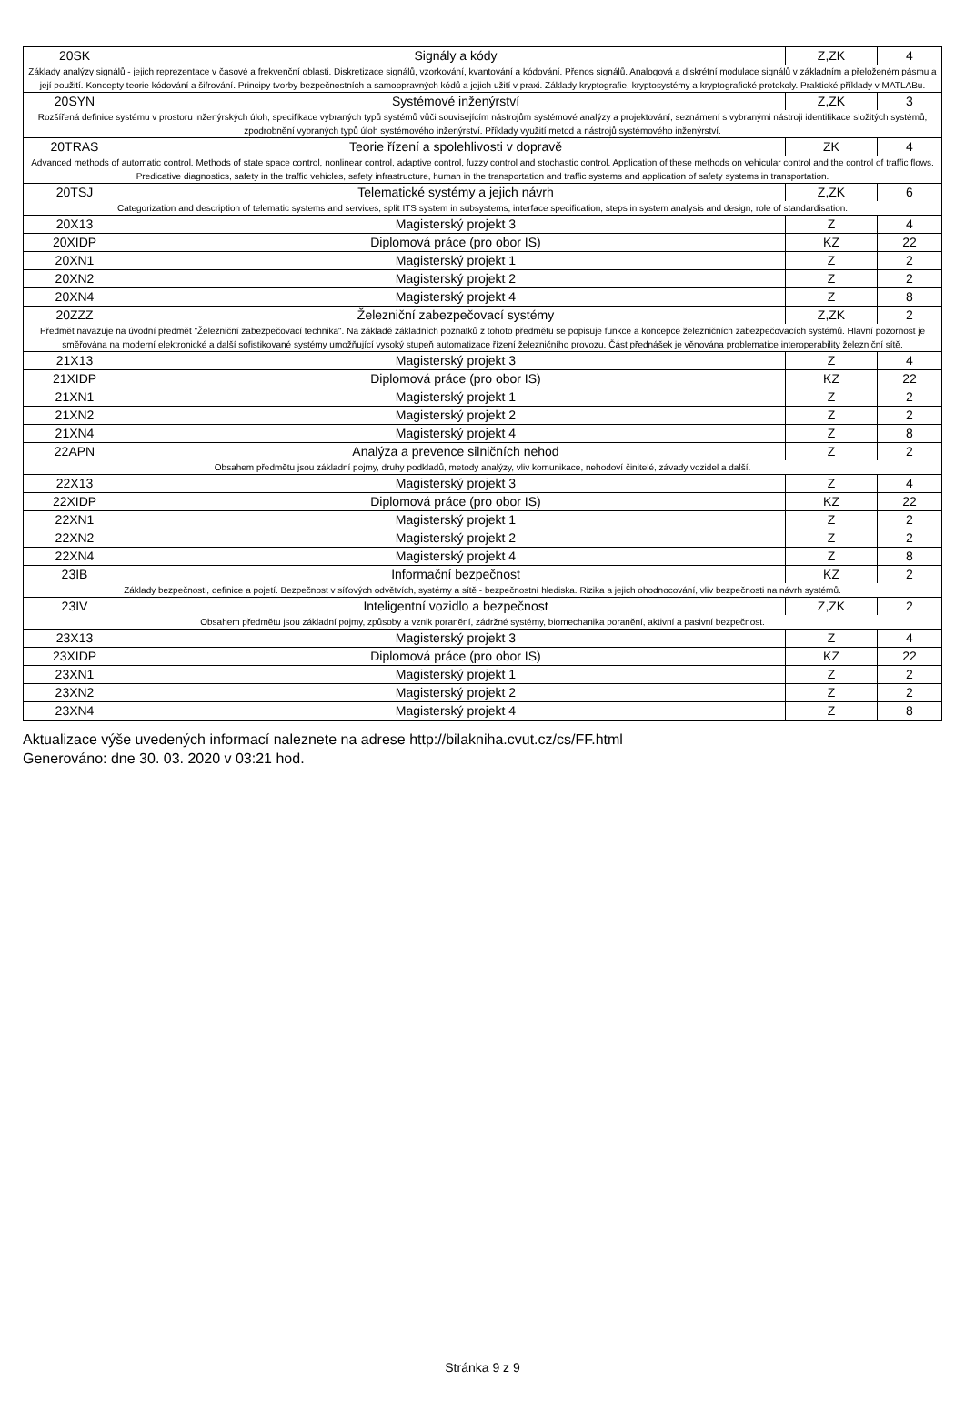| 20SK | Signály a kódy | Z,ZK | 4 |
| Základy analýzy signálů - jejich reprezentace v časové a frekvenční oblasti. Diskretizace signálů, vzorkování, kvantování a kódování. Přenos signálů. Analogová a diskrétní modulace signálů v základním a přeloženém pásmu a její použití. Koncepty teorie kódování a šifrování. Principy tvorby bezpečnostních a samoopravných kódů a jejich užití v praxi. Základy kryptografie, kryptosystémy a kryptografické protokoly. Praktické příklady v MATLABu. | | | |
| 20SYN | Systémové inženýrství | Z,ZK | 3 |
| Rozšířená definice systému v prostoru inženýrských úloh, specifikace vybraných typů systémů vůči souvisejícím nástrojům systémové analýzy a projektování, seznámení s vybranými nástroji identifikace složitých systémů, zpodrobnění vybraných typů úloh systémového inženýrství. Příklady využití metod a nástrojů systémového inženýrství. | | | |
| 20TRAS | Teorie řízení a spolehlivosti v dopravě | ZK | 4 |
| Advanced methods of automatic control. Methods of state space control, nonlinear control, adaptive control, fuzzy control and stochastic control. Application of these methods on vehicular control and the control of traffic flows. Predicative diagnostics, safety in the traffic vehicles, safety infrastructure, human in the transportation and traffic systems and application of safety systems in transportation. | | | |
| 20TSJ | Telematické systémy a jejich návrh | Z,ZK | 6 |
| Categorization and description of telematic systems and services, split ITS system in subsystems, interface specification, steps in system analysis and design, role of standardisation. | | | |
| 20X13 | Magisterský projekt 3 | Z | 4 |
| 20XIDP | Diplomová práce (pro obor IS) | KZ | 22 |
| 20XN1 | Magisterský projekt 1 | Z | 2 |
| 20XN2 | Magisterský projekt 2 | Z | 2 |
| 20XN4 | Magisterský projekt 4 | Z | 8 |
| 20ZZZ | Železniční zabezpečovací systémy | Z,ZK | 2 |
| Předmět navazuje na úvodní předmět "Železniční zabezpečovací technika". Na základě základních poznatků z tohoto předmětu se popisuje funkce a koncepce železničních zabezpečovacích systémů. Hlavní pozornost je směřována na moderní elektronické a další sofistikované systémy umožňující vysoký stupeň automatizace řízení železničního provozu. Část přednášek je věnována problematice interoperability železniční sítě. | | | |
| 21X13 | Magisterský projekt 3 | Z | 4 |
| 21XIDP | Diplomová práce (pro obor IS) | KZ | 22 |
| 21XN1 | Magisterský projekt 1 | Z | 2 |
| 21XN2 | Magisterský projekt 2 | Z | 2 |
| 21XN4 | Magisterský projekt 4 | Z | 8 |
| 22APN | Analýza a prevence silničních nehod | Z | 2 |
| Obsahem předmětu jsou základní pojmy, druhy podkladů, metody analýzy, vliv komunikace, nehodoví činitelé, závady vozidel a další. | | | |
| 22X13 | Magisterský projekt 3 | Z | 4 |
| 22XIDP | Diplomová práce (pro obor IS) | KZ | 22 |
| 22XN1 | Magisterský projekt 1 | Z | 2 |
| 22XN2 | Magisterský projekt 2 | Z | 2 |
| 22XN4 | Magisterský projekt 4 | Z | 8 |
| 23IB | Informační bezpečnost | KZ | 2 |
| Základy bezpečnosti, definice a pojetí. Bezpečnost v síťových odvětvích, systémy a sítě - bezpečnostní hlediska. Rizika a jejich ohodnocování, vliv bezpečnosti na návrh systémů. | | | |
| 23IV | Inteligentní vozidlo a bezpečnost | Z,ZK | 2 |
| Obsahem předmětu jsou základní pojmy, způsoby a vznik poranění, zádržné systémy, biomechanika poranění, aktivní a pasivní bezpečnost. | | | |
| 23X13 | Magisterský projekt 3 | Z | 4 |
| 23XIDP | Diplomová práce (pro obor IS) | KZ | 22 |
| 23XN1 | Magisterský projekt 1 | Z | 2 |
| 23XN2 | Magisterský projekt 2 | Z | 2 |
| 23XN4 | Magisterský projekt 4 | Z | 8 |
Aktualizace výše uvedených informací naleznete na adrese http://bilakniha.cvut.cz/cs/FF.html
Generováno: dne 30. 03. 2020 v 03:21 hod.
Stránka 9 z 9